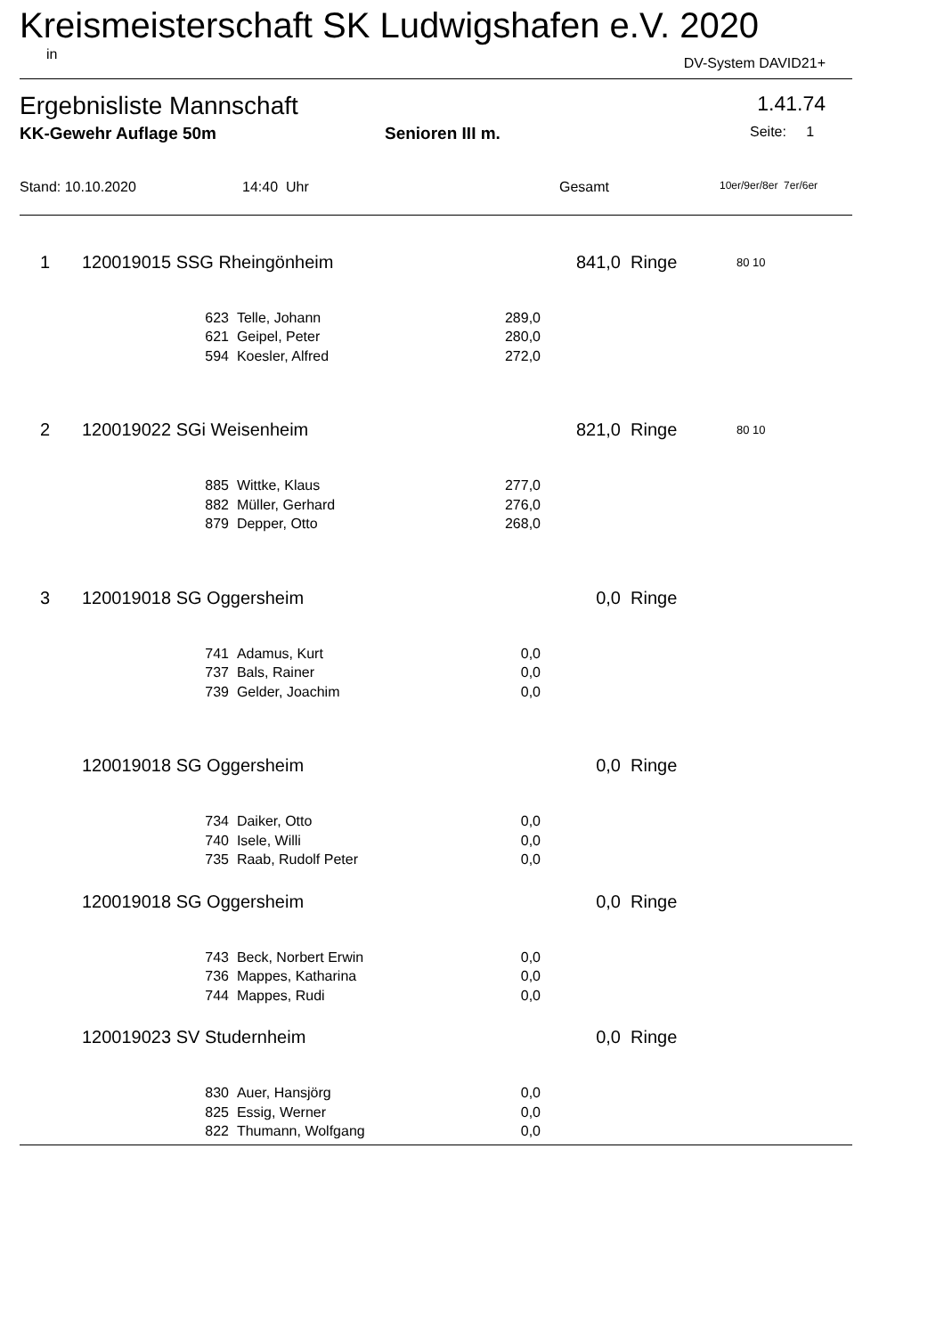Kreismeisterschaft SK Ludwigshafen e.V. 2020
in DV-System DAVID21+
Ergebnisliste Mannschaft 1.41.74
KK-Gewehr Auflage 50m Senioren III m. Seite: 1
Stand: 10.10.2020 14:40 Uhr Gesamt 10er/9er/8er 7er/6er
| 1 | 120019015 SSG Rheingönheim | | | | 841,0 | Ringe | 80 10 |
| | | 623 | Telle, Johann | 289,0 | | | |
| | | 621 | Geipel, Peter | 280,0 | | | |
| | | 594 | Koesler, Alfred | 272,0 | | | |
| 2 | 120019022 SGi Weisenheim | | | | 821,0 | Ringe | 80 10 |
| | | 885 | Wittke, Klaus | 277,0 | | | |
| | | 882 | Müller, Gerhard | 276,0 | | | |
| | | 879 | Depper, Otto | 268,0 | | | |
| 3 | 120019018 SG Oggersheim | | | | 0,0 | Ringe | |
| | | 741 | Adamus, Kurt | 0,0 | | | |
| | | 737 | Bals, Rainer | 0,0 | | | |
| | | 739 | Gelder, Joachim | 0,0 | | | |
| | 120019018 SG Oggersheim | | | | 0,0 | Ringe | |
| | | 734 | Daiker, Otto | 0,0 | | | |
| | | 740 | Isele, Willi | 0,0 | | | |
| | | 735 | Raab, Rudolf Peter | 0,0 | | | |
| | 120019018 SG Oggersheim | | | | 0,0 | Ringe | |
| | | 743 | Beck, Norbert Erwin | 0,0 | | | |
| | | 736 | Mappes, Katharina | 0,0 | | | |
| | | 744 | Mappes, Rudi | 0,0 | | | |
| | 120019023 SV Studernheim | | | | 0,0 | Ringe | |
| | | 830 | Auer, Hansjörg | 0,0 | | | |
| | | 825 | Essig, Werner | 0,0 | | | |
| | | 822 | Thumann, Wolfgang | 0,0 | | | |